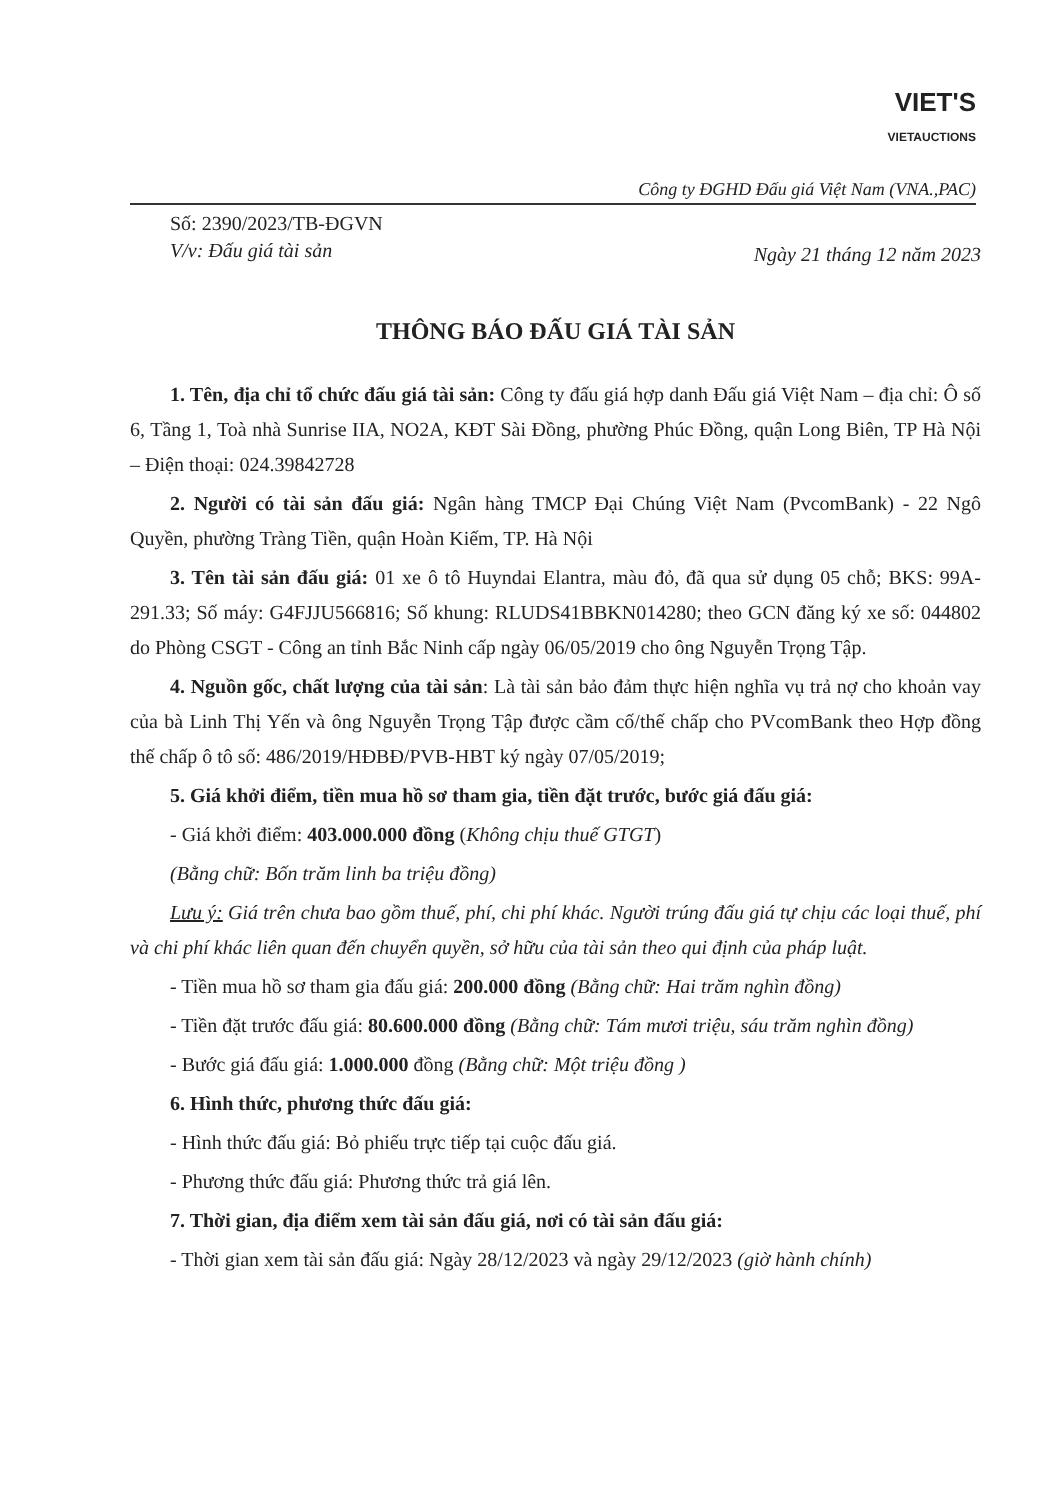VIET'S
VIETAUCTIONS
Công ty ĐGHD Đấu giá Việt Nam (VNA.,PAC)
Số: 2390/2023/TB-ĐGVN
V/v: Đấu giá tài sản
Ngày 21 tháng 12 năm 2023
THÔNG BÁO ĐẤU GIÁ TÀI SẢN
1. Tên, địa chỉ tổ chức đấu giá tài sản: Công ty đấu giá hợp danh Đấu giá Việt Nam – địa chỉ: Ô số 6, Tầng 1, Toà nhà Sunrise IIA, NO2A, KĐT Sài Đồng, phường Phúc Đồng, quận Long Biên, TP Hà Nội – Điện thoại: 024.39842728
2. Người có tài sản đấu giá: Ngân hàng TMCP Đại Chúng Việt Nam (PvcomBank) - 22 Ngô Quyền, phường Tràng Tiền, quận Hoàn Kiếm, TP. Hà Nội
3. Tên tài sản đấu giá: 01 xe ô tô Huyndai Elantra, màu đỏ, đã qua sử dụng 05 chỗ; BKS: 99A-291.33; Số máy: G4FJJU566816; Số khung: RLUDS41BBKN014280; theo GCN đăng ký xe số: 044802 do Phòng CSGT - Công an tỉnh Bắc Ninh cấp ngày 06/05/2019 cho ông Nguyễn Trọng Tập.
4. Nguồn gốc, chất lượng của tài sản: Là tài sản bảo đảm thực hiện nghĩa vụ trả nợ cho khoản vay của bà Linh Thị Yến và ông Nguyễn Trọng Tập được cầm cố/thế chấp cho PVcomBank theo Hợp đồng thế chấp ô tô số: 486/2019/HĐBĐ/PVB-HBT ký ngày 07/05/2019;
5. Giá khởi điểm, tiền mua hồ sơ tham gia, tiền đặt trước, bước giá đấu giá:
- Giá khởi điểm: 403.000.000 đồng (Không chịu thuế GTGT)
(Bằng chữ: Bốn trăm linh ba triệu đồng)
Lưu ý: Giá trên chưa bao gồm thuế, phí, chi phí khác. Người trúng đấu giá tự chịu các loại thuế, phí và chi phí khác liên quan đến chuyển quyền, sở hữu của tài sản theo qui định của pháp luật.
- Tiền mua hồ sơ tham gia đấu giá: 200.000 đồng (Bằng chữ: Hai trăm nghìn đồng)
- Tiền đặt trước đấu giá: 80.600.000 đồng (Bằng chữ: Tám mươi triệu, sáu trăm nghìn đồng)
- Bước giá đấu giá: 1.000.000 đồng (Bằng chữ: Một triệu đồng )
6. Hình thức, phương thức đấu giá:
- Hình thức đấu giá: Bỏ phiếu trực tiếp tại cuộc đấu giá.
- Phương thức đấu giá: Phương thức trả giá lên.
7. Thời gian, địa điểm xem tài sản đấu giá, nơi có tài sản đấu giá:
- Thời gian xem tài sản đấu giá: Ngày 28/12/2023 và ngày 29/12/2023 (giờ hành chính)